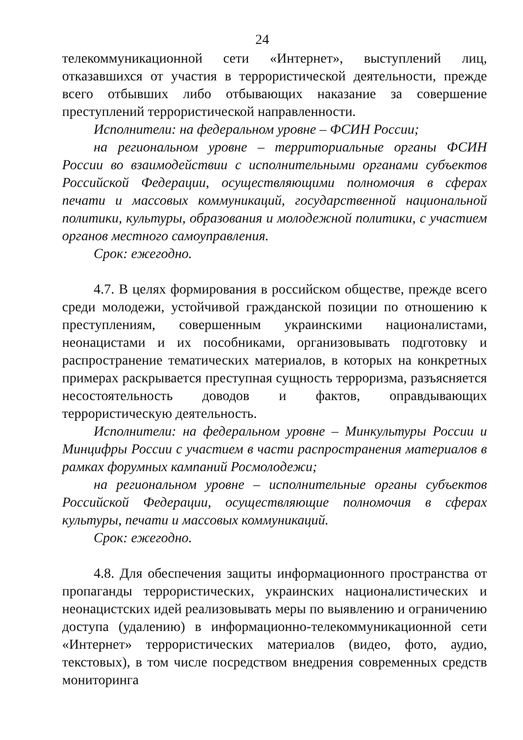24
телекоммуникационной сети «Интернет», выступлений лиц, отказавшихся от участия в террористической деятельности, прежде всего отбывших либо отбывающих наказание за совершение преступлений террористической направленности.
Исполнители: на федеральном уровне – ФСИН России;
на региональном уровне – территориальные органы ФСИН России во взаимодействии с исполнительными органами субъектов Российской Федерации, осуществляющими полномочия в сферах печати и массовых коммуникаций, государственной национальной политики, культуры, образования и молодежной политики, с участием органов местного самоуправления.
Срок: ежегодно.
4.7. В целях формирования в российском обществе, прежде всего среди молодежи, устойчивой гражданской позиции по отношению к преступлениям, совершенным украинскими националистами, неонацистами и их пособниками, организовывать подготовку и распространение тематических материалов, в которых на конкретных примерах раскрывается преступная сущность терроризма, разъясняется несостоятельность доводов и фактов, оправдывающих террористическую деятельность.
Исполнители: на федеральном уровне – Минкультуры России и Минцифры России с участием в части распространения материалов в рамках форумных кампаний Росмолодежи;
на региональном уровне – исполнительные органы субъектов Российской Федерации, осуществляющие полномочия в сферах культуры, печати и массовых коммуникаций.
Срок: ежегодно.
4.8. Для обеспечения защиты информационного пространства от пропаганды террористических, украинских националистических и неонацистских идей реализовывать меры по выявлению и ограничению доступа (удалению) в информационно-телекоммуникационной сети «Интернет» террористических материалов (видео, фото, аудио, текстовых), в том числе посредством внедрения современных средств мониторинга